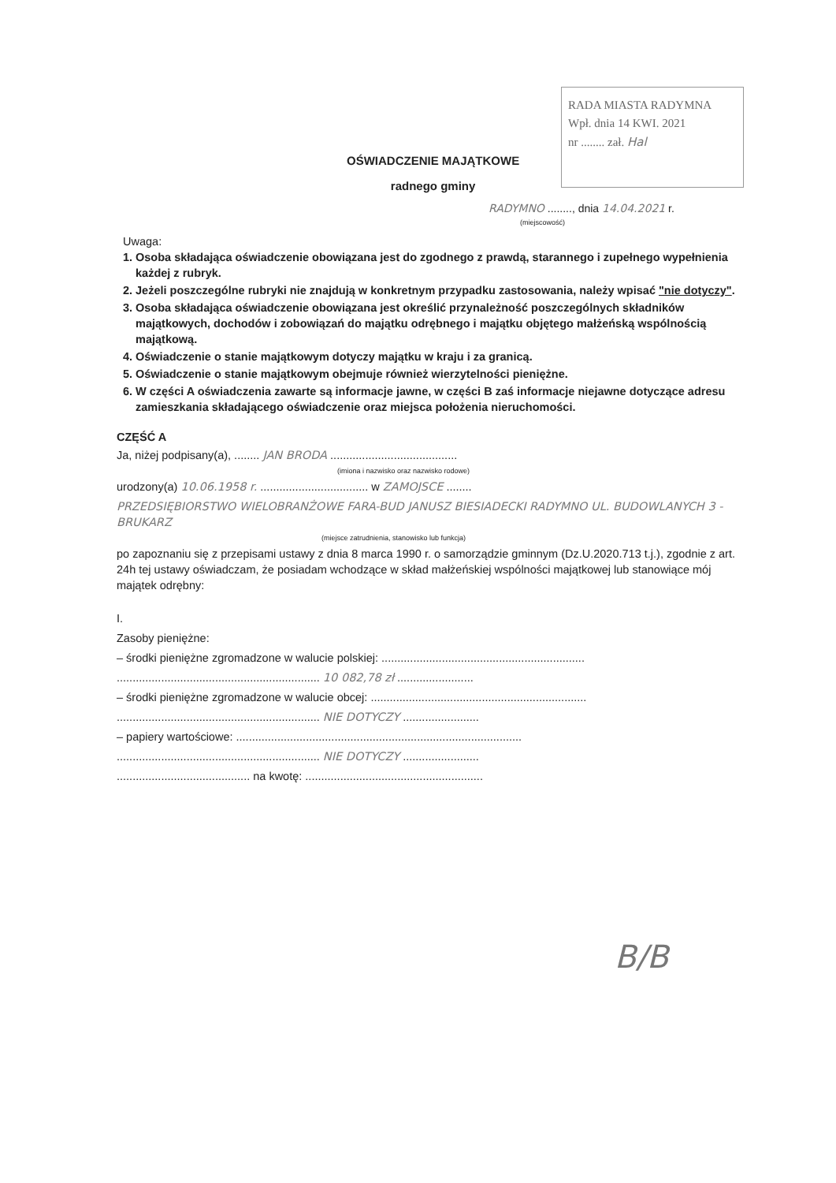RADA MIASTA RADYMNA
Wpł. dnia 14 KWI. 2021
nr ........ zał. Hal
OŚWIADCZENIE MAJĄTKOWE
radnego gminy
RADYMNO ........, dnia 14.04.2021 r.
(miejscowość)
Uwaga:
1. Osoba składająca oświadczenie obowiązana jest do zgodnego z prawdą, starannego i zupełnego wypełnienia każdej z rubryk.
2. Jeżeli poszczególne rubryki nie znajdują w konkretnym przypadku zastosowania, należy wpisać "nie dotyczy".
3. Osoba składająca oświadczenie obowiązana jest określić przynależność poszczególnych składników majątkowych, dochodów i zobowiązań do majątku odrębnego i majątku objętego małżeńską wspólnością majątkową.
4. Oświadczenie o stanie majątkowym dotyczy majątku w kraju i za granicą.
5. Oświadczenie o stanie majątkowym obejmuje również wierzytelności pieniężne.
6. W części A oświadczenia zawarte są informacje jawne, w części B zaś informacje niejawne dotyczące adresu zamieszkania składającego oświadczenie oraz miejsca położenia nieruchomości.
CZĘŚĆ A
Ja, niżej podpisany(a), ........ JAN BRODA ........................................
(imiona i nazwisko oraz nazwisko rodowe)
urodzony(a) 10.06.1958 r. .................................. w ZAMOJSCE ........
PRZEDSIĘBIORSTWO WIELOBRANŻOWE FARA-BUD JANUSZ BIESIADECKI RADYMNO UL. BUDOWLANYCH 3 - BRUKARZ
(miejsce zatrudnienia, stanowisko lub funkcja)
po zapoznaniu się z przepisami ustawy z dnia 8 marca 1990 r. o samorządzie gminnym (Dz.U.2020.713 t.j.), zgodnie z art. 24h tej ustawy oświadczam, że posiadam wchodzące w skład małżeńskiej wspólności majątkowej lub stanowiące mój majątek odrębny:
I.
Zasoby pieniężne:
– środki pieniężne zgromadzone w walucie polskiej: ................................................................
................................................................ 10 082,78 zł ........................
– środki pieniężne zgromadzone w walucie obcej: ....................................................................
................................................................ NIE DOTYCZY ........................
– papiery wartościowe: ..........................................................................................
................................................................ NIE DOTYCZY ........................
.......................................... na kwotę: ........................................................
B/B